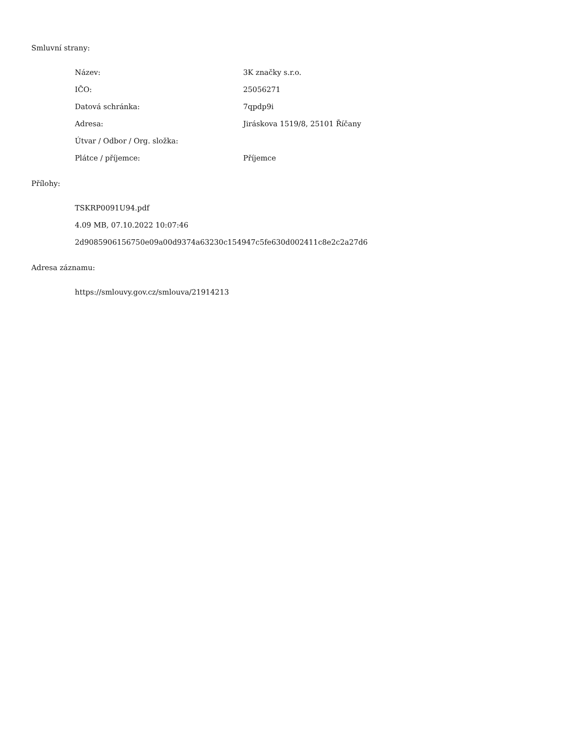Smluvní strany:
| Název: | 3K značky s.r.o. |
| IČO: | 25056271 |
| Datová schránka: | 7qpdp9i |
| Adresa: | Jiráskova 1519/8, 25101 Říčany |
| Útvar / Odbor / Org. složka: | |
| Plátce / příjemce: | Příjemce |
Přílohy:
TSKRP0091U94.pdf
4.09 MB, 07.10.2022 10:07:46
2d9085906156750e09a00d9374a63230c154947c5fe630d002411c8e2c2a27d6
Adresa záznamu:
https://smlouvy.gov.cz/smlouva/21914213